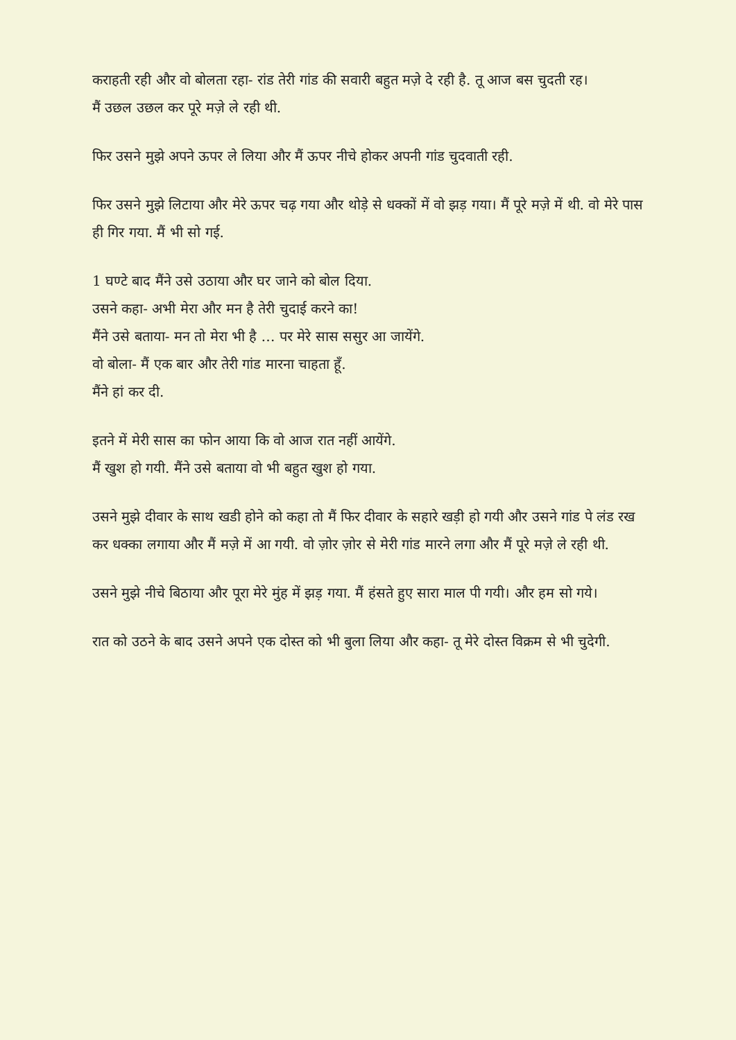कराहती रही और वो बोलता रहा- रांड तेरी गांड की सवारी बहुत मज़े दे रही है. तू आज बस चुदती रह।
मैं उछल उछल कर पूरे मज़े ले रही थी.
फिर उसने मुझे अपने ऊपर ले लिया और मैं ऊपर नीचे होकर अपनी गांड चुदवाती रही.
फिर उसने मुझे लिटाया और मेरे ऊपर चढ़ गया और थोड़े से धक्कों में वो झड़ गया। मैं पूरे मज़े में थी. वो मेरे पास ही गिर गया. मैं भी सो गई.
1 घण्टे बाद मैंने उसे उठाया और घर जाने को बोल दिया.
उसने कहा- अभी मेरा और मन है तेरी चुदाई करने का!
मैंने उसे बताया- मन तो मेरा भी है … पर मेरे सास ससुर आ जायेंगे.
वो बोला- मैं एक बार और तेरी गांड मारना चाहता हूँ.
मैंने हां कर दी.
इतने में मेरी सास का फोन आया कि वो आज रात नहीं आयेंगे.
मैं खुश हो गयी. मैंने उसे बताया वो भी बहुत खुश हो गया.
उसने मुझे दीवार के साथ खडी होने को कहा तो मैं फिर दीवार के सहारे खड़ी हो गयी और उसने गांड पे लंड रख कर धक्का लगाया और मैं मज़े में आ गयी. वो ज़ोर ज़ोर से मेरी गांड मारने लगा और मैं पूरे मज़े ले रही थी.
उसने मुझे नीचे बिठाया और पूरा मेरे मुंह में झड़ गया. मैं हंसते हुए सारा माल पी गयी। और हम सो गये।
रात को उठने के बाद उसने अपने एक दोस्त को भी बुला लिया और कहा- तू मेरे दोस्त विक्रम से भी चुदेगी.